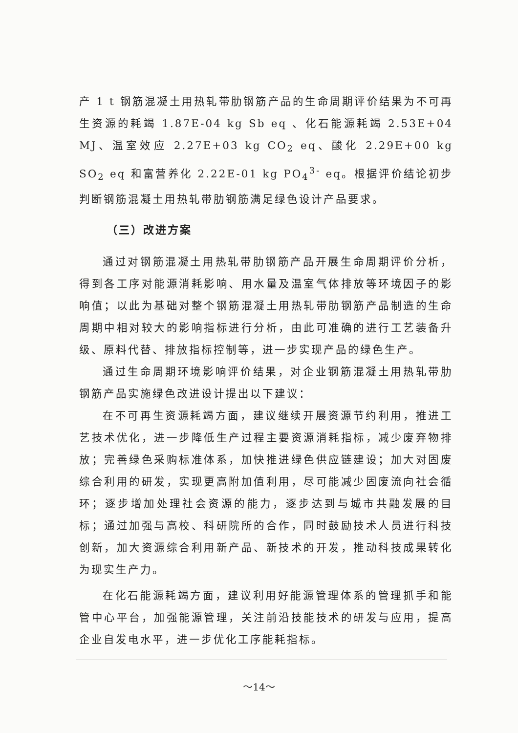产 1 t 钢筋混凝土用热轧带肋钢筋产品的生命周期评价结果为不可再生资源的耗竭 1.87E-04 kg Sb eq 、化石能源耗竭 2.53E+04 MJ、温室效应 2.27E+03 kg CO<sub>2</sub> eq、酸化 2.29E+00 kg SO<sub>2</sub> eq 和富营养化 2.22E-01 kg PO<sub>4</sub><sup>3-</sup> eq。根据评价结论初步判断钢筋混凝土用热轧带肋钢筋满足绿色设计产品要求。
（三）改进方案
通过对钢筋混凝土用热轧带肋钢筋产品开展生命周期评价分析，得到各工序对能源消耗影响、用水量及温室气体排放等环境因子的影响值；以此为基础对整个钢筋混凝土用热轧带肋钢筋产品制造的生命周期中相对较大的影响指标进行分析，由此可准确的进行工艺装备升级、原料代替、排放指标控制等，进一步实现产品的绿色生产。
通过生命周期环境影响评价结果，对企业钢筋混凝土用热轧带肋钢筋产品实施绿色改进设计提出以下建议：
在不可再生资源耗竭方面，建议继续开展资源节约利用，推进工艺技术优化，进一步降低生产过程主要资源消耗指标，减少废弃物排放；完善绿色采购标准体系，加快推进绿色供应链建设；加大对固废综合利用的研发，实现更高附加值利用，尽可能减少固废流向社会循环；逐步增加处理社会资源的能力，逐步达到与城市共融发展的目标；通过加强与高校、科研院所的合作，同时鼓励技术人员进行科技创新，加大资源综合利用新产品、新技术的开发，推动科技成果转化为现实生产力。
在化石能源耗竭方面，建议利用好能源管理体系的管理抓手和能管中心平台，加强能源管理，关注前沿技能技术的研发与应用，提高企业自发电水平，进一步优化工序能耗指标。
～14～